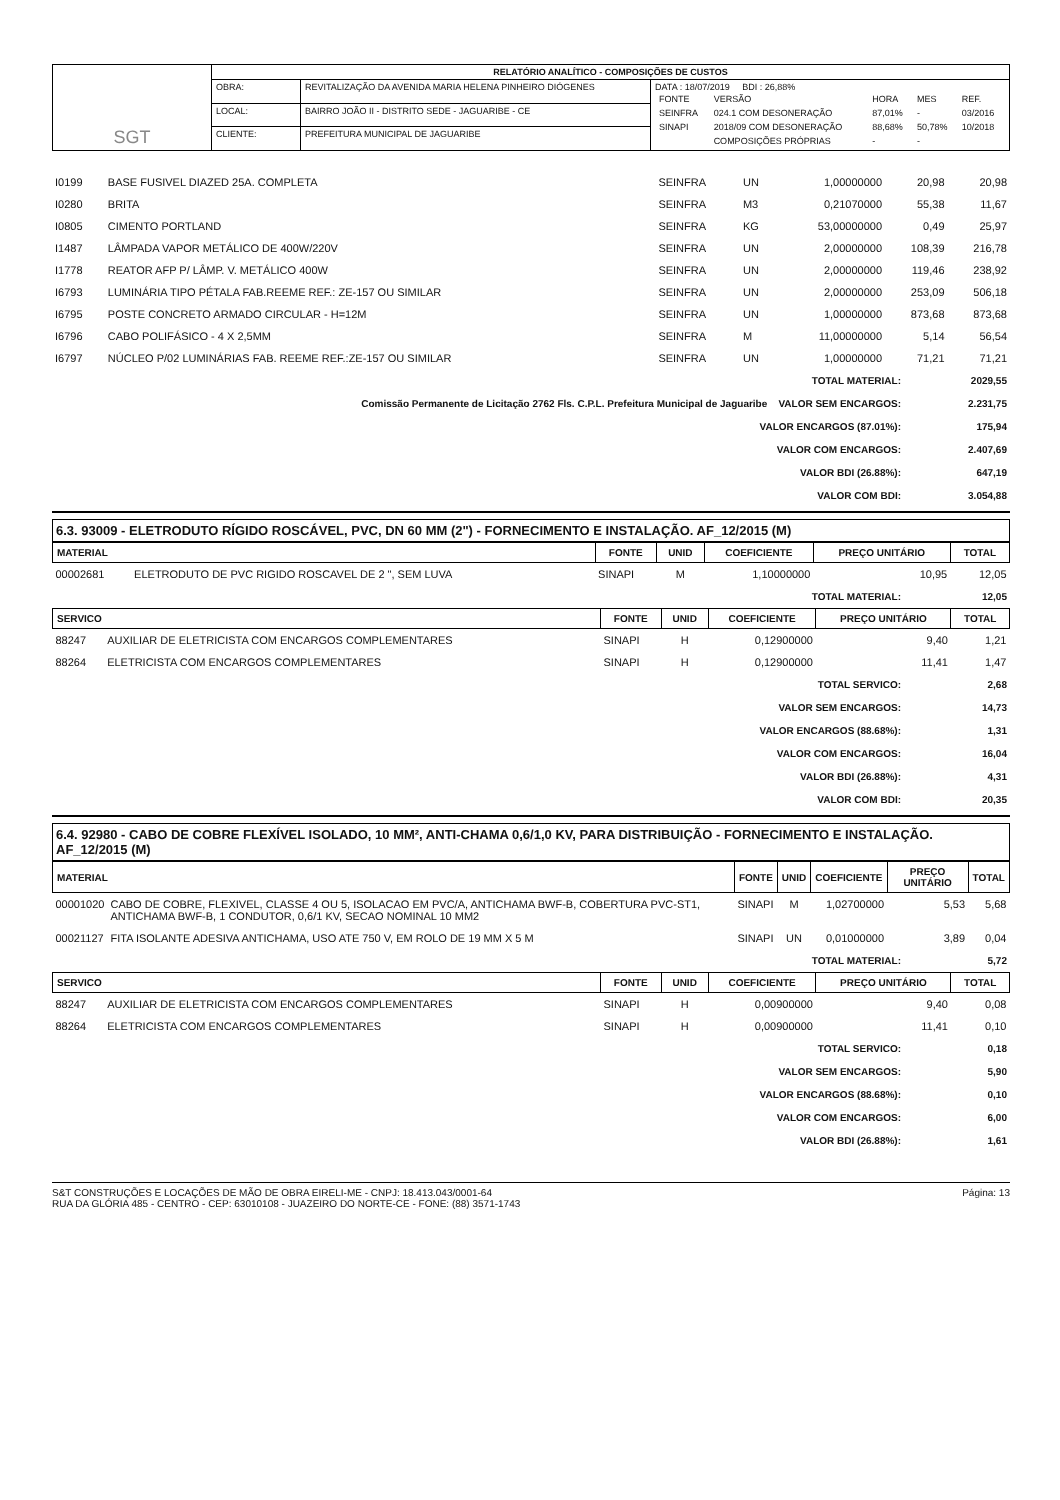| SGT | RELATÓRIO ANALÍTICO - COMPOSIÇÕES DE CUSTOS | | |
| | OBRA: | REVITALIZAÇÃO DA AVENIDA MARIA HELENA PINHEIRO DIÓGENES | DATA : 18/07/2019 BDI : 26,88% / FONTE / VERSÃO / HORA / MES / REF. / / SEINFRA / 024.1 COM DESONERAÇÃO / 87,01% / - / 03/2016 / / SINAPI / 2018/09 COM DESONERAÇÃO / 88,68% / 50,78% / 10/2018 / / / COMPOSIÇÕES PRÓPRIAS / - / - / / |
| | LOCAL: | BAIRRO JOÃO II - DISTRITO SEDE - JAGUARIBE - CE | |
| | CLIENTE: | PREFEITURA MUNICIPAL DE JAGUARIBE | |
| I0199 | BASE FUSIVEL DIAZED 25A. COMPLETA | SEINFRA | UN | 1,00000000 | 20,98 | 20,98 |
| I0280 | BRITA | SEINFRA | M3 | 0,21070000 | 55,38 | 11,67 |
| I0805 | CIMENTO PORTLAND | SEINFRA | KG | 53,00000000 | 0,49 | 25,97 |
| I1487 | LÂMPADA VAPOR METÁLICO DE 400W/220V | SEINFRA | UN | 2,00000000 | 108,39 | 216,78 |
| I1778 | REATOR AFP P/ LÂMP. V. METÁLICO 400W | SEINFRA | UN | 2,00000000 | 119,46 | 238,92 |
| I6793 | LUMINÁRIA TIPO PÉTALA FAB.REEME REF.: ZE-157 OU SIMILAR | SEINFRA | UN | 2,00000000 | 253,09 | 506,18 |
| I6795 | POSTE CONCRETO ARMADO CIRCULAR - H=12M | SEINFRA | UN | 1,00000000 | 873,68 | 873,68 |
| I6796 | CABO POLIFÁSICO - 4 X 2,5MM | SEINFRA | M | 11,00000000 | 5,14 | 56,54 |
| I6797 | NÚCLEO P/02 LUMINÁRIAS FAB. REEME REF.:ZE-157 OU SIMILAR | SEINFRA | UN | 1,00000000 | 71,21 | 71,21 |
| TOTAL MATERIAL: | 2029,55 |
| Comissão Permanente de Licitação 2762 Fls. C.P.L. Prefeitura Municipal de Jaguaribe VALOR SEM ENCARGOS: | 2.231,75 |
| VALOR ENCARGOS (87.01%): | 175,94 |
| VALOR COM ENCARGOS: | 2.407,69 |
| VALOR BDI (26.88%): | 647,19 |
| VALOR COM BDI: | 3.054,88 |
6.3. 93009 - ELETRODUTO RÍGIDO ROSCÁVEL, PVC, DN 60 MM (2") - FORNECIMENTO E INSTALAÇÃO. AF_12/2015 (M)
| MATERIAL | | FONTE | UNID | COEFICIENTE | PREÇO UNITÁRIO | TOTAL |
| --- | --- | --- | --- | --- | --- | --- |
| 00002681 | ELETRODUTO DE PVC RIGIDO ROSCAVEL DE 2 ", SEM LUVA | SINAPI | M | 1,10000000 | 10,95 | 12,05 |
| TOTAL MATERIAL: | 12,05 |
| SERVICO | | FONTE | UNID | COEFICIENTE | PREÇO UNITÁRIO | TOTAL |
| --- | --- | --- | --- | --- | --- | --- |
| 88247 | AUXILIAR DE ELETRICISTA COM ENCARGOS COMPLEMENTARES | SINAPI | H | 0,12900000 | 9,40 | 1,21 |
| 88264 | ELETRICISTA COM ENCARGOS COMPLEMENTARES | SINAPI | H | 0,12900000 | 11,41 | 1,47 |
| TOTAL SERVICO: | 2,68 |
| VALOR SEM ENCARGOS: | 14,73 |
| VALOR ENCARGOS (88.68%): | 1,31 |
| VALOR COM ENCARGOS: | 16,04 |
| VALOR BDI (26.88%): | 4,31 |
| VALOR COM BDI: | 20,35 |
6.4. 92980 - CABO DE COBRE FLEXÍVEL ISOLADO, 10 MM², ANTI-CHAMA 0,6/1,0 KV, PARA DISTRIBUIÇÃO - FORNECIMENTO E INSTALAÇÃO. AF_12/2015 (M)
| MATERIAL | | FONTE | UNID | COEFICIENTE | PREÇO UNITÁRIO | TOTAL |
| --- | --- | --- | --- | --- | --- | --- |
| 00001020 | CABO DE COBRE, FLEXIVEL, CLASSE 4 OU 5, ISOLACAO EM PVC/A, ANTICHAMA BWF-B, COBERTURA PVC-ST1, ANTICHAMA BWF-B, 1 CONDUTOR, 0,6/1 KV, SECAO NOMINAL 10 MM2 | SINAPI | M | 1,02700000 | 5,53 | 5,68 |
| 00021127 | FITA ISOLANTE ADESIVA ANTICHAMA, USO ATE 750 V, EM ROLO DE 19 MM X 5 M | SINAPI | UN | 0,01000000 | 3,89 | 0,04 |
| TOTAL MATERIAL: | 5,72 |
| SERVICO | | FONTE | UNID | COEFICIENTE | PREÇO UNITÁRIO | TOTAL |
| --- | --- | --- | --- | --- | --- | --- |
| 88247 | AUXILIAR DE ELETRICISTA COM ENCARGOS COMPLEMENTARES | SINAPI | H | 0,00900000 | 9,40 | 0,08 |
| 88264 | ELETRICISTA COM ENCARGOS COMPLEMENTARES | SINAPI | H | 0,00900000 | 11,41 | 0,10 |
| TOTAL SERVICO: | 0,18 |
| VALOR SEM ENCARGOS: | 5,90 |
| VALOR ENCARGOS (88.68%): | 0,10 |
| VALOR COM ENCARGOS: | 6,00 |
| VALOR BDI (26.88%): | 1,61 |
S&T CONSTRUÇÕES E LOCAÇÕES DE MÃO DE OBRA EIRELI-ME - CNPJ: 18.413.043/0001-64
RUA DA GLÓRIA 485 - CENTRO - CEP: 63010108 - JUAZEIRO DO NORTE-CE - FONE: (88) 3571-1743
Página: 13